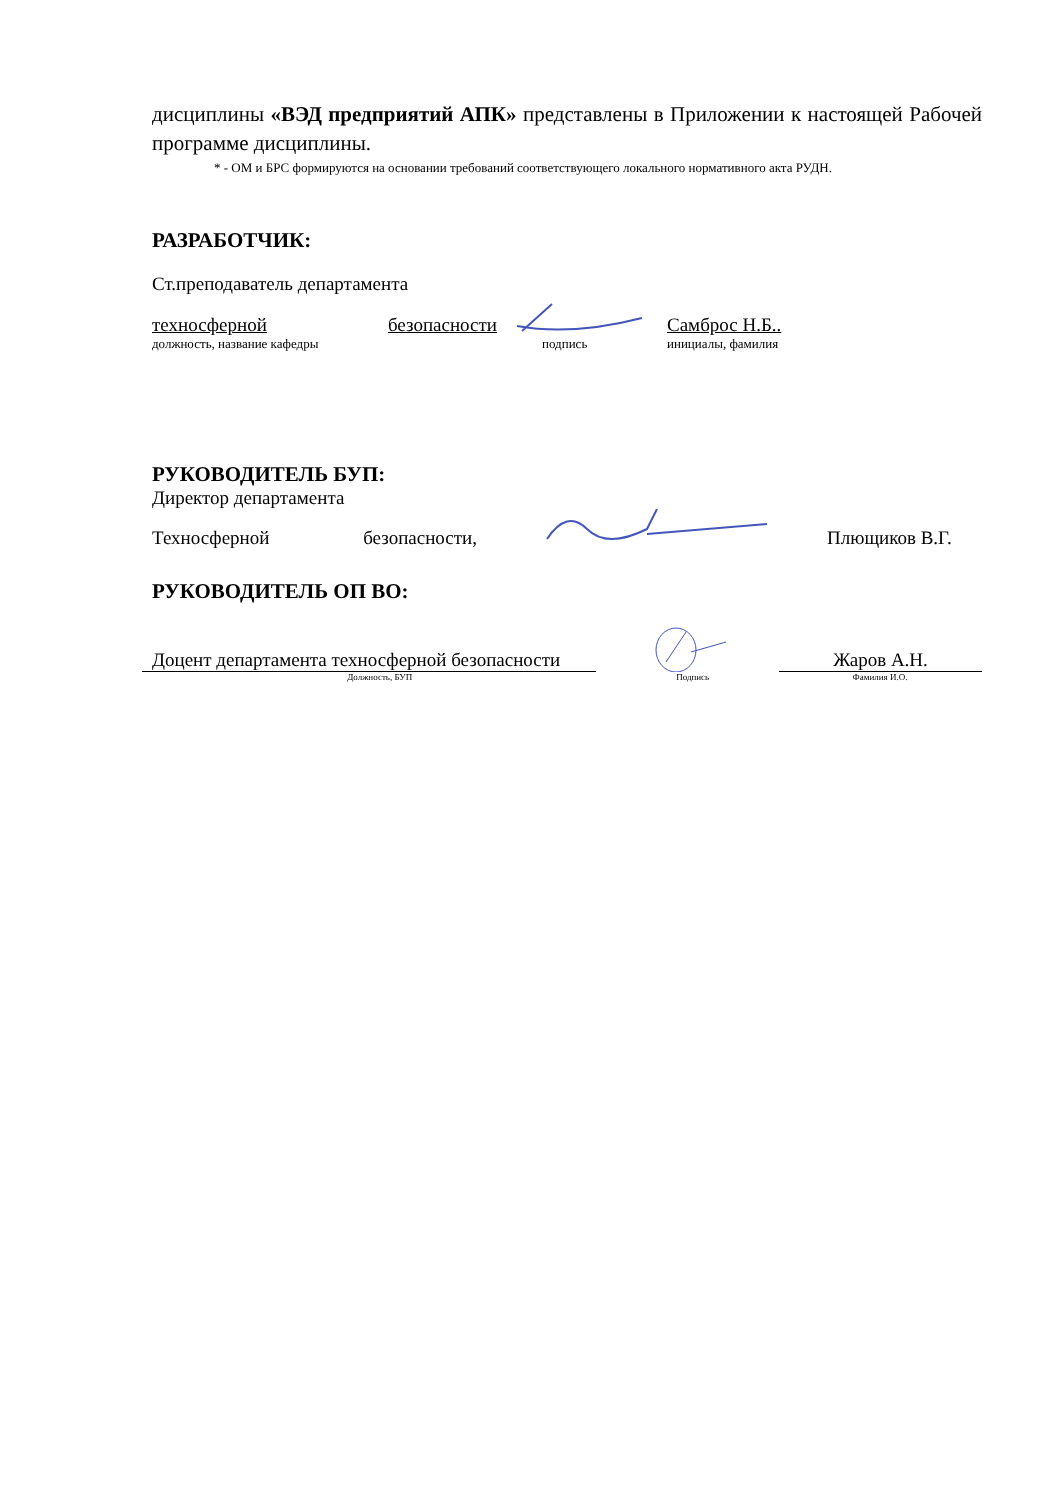дисциплины «ВЭД предприятий АПК» представлены в Приложении к настоящей Рабочей программе дисциплины.
* - ОМ и БРС формируются на основании требований соответствующего локального нормативного акта РУДН.
РАЗРАБОТЧИК:
Ст.преподаватель департамента
техносферной безопасности Самброс Н.Б..
должность, название кафедры подпись инициалы, фамилия
РУКОВОДИТЕЛЬ БУП:
Директор департамента
Техносферной безопасности, Плющиков В.Г.
РУКОВОДИТЕЛЬ ОП ВО:
Доцент департамента техносферной безопасности Жаров А.Н.
Должность, БУП Подпись Фамилия И.О.